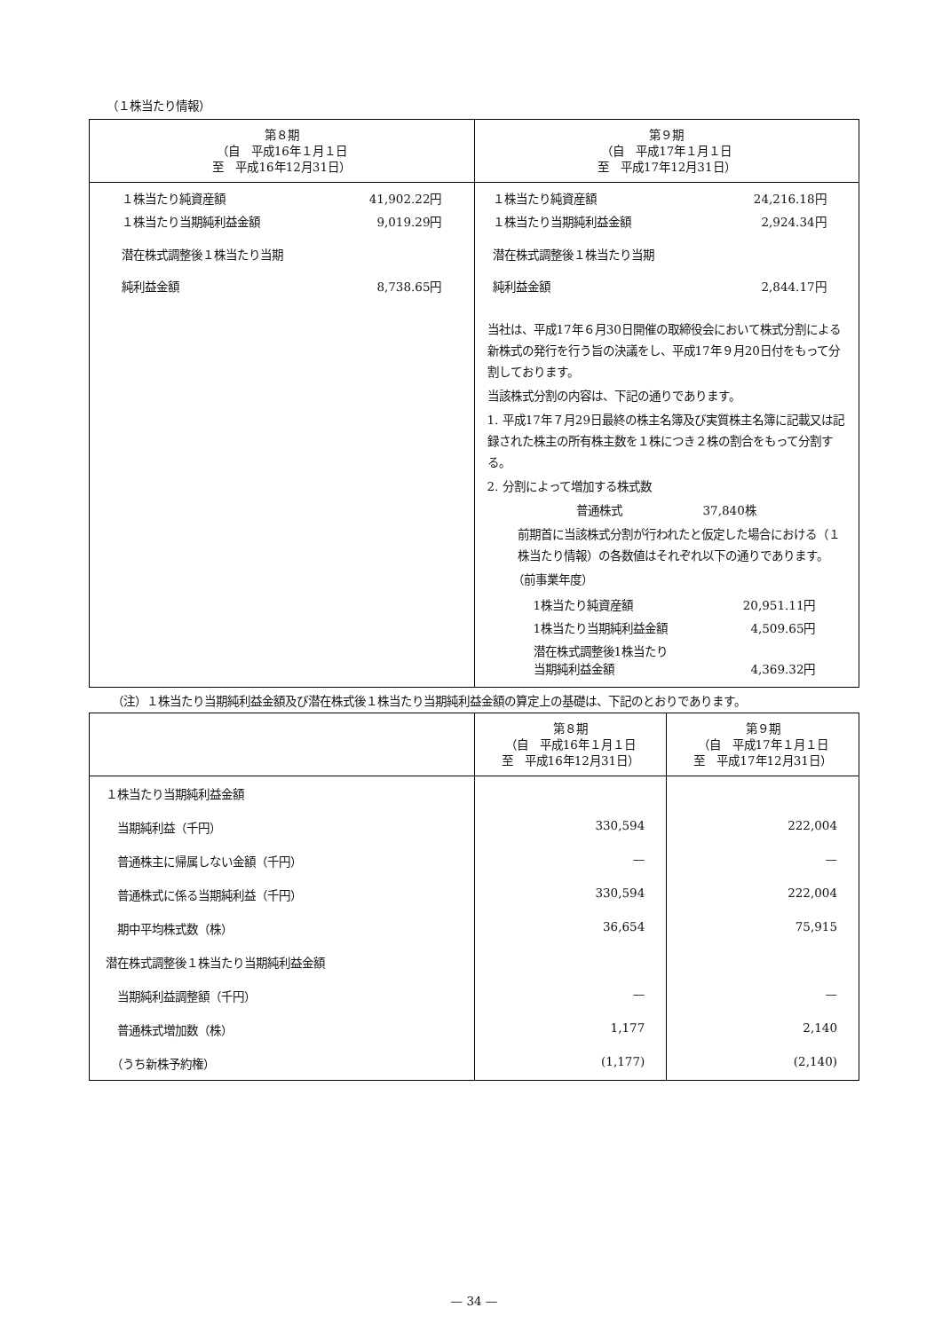（１株当たり情報）
| 第８期 （自 平成16年１月１日 至 平成16年12月31日） | 第９期 （自 平成17年１月１日 至 平成17年12月31日） |
| --- | --- |
| / １株当たり純資産額 / 41,902.22円 / / １株当たり当期純利益金額 / 9,019.29円 / / 潜在株式調整後１株当たり当期 純利益金額 / 8,738.65円 / | / １株当たり純資産額 / 24,216.18円 / / １株当たり当期純利益金額 / 2,924.34円 / / 潜在株式調整後１株当たり当期 純利益金額 / 2,844.17円 / 当社は、平成17年６月30日開催の取締役会において株式分割による新株式の発行を行う旨の決議をし、平成17年９月20日付をもって分割しております。 当該株式分割の内容は、下記の通りであります。 1. 平成17年７月29日最終の株主名簿及び実質株主名簿に記載又は記録された株主の所有株主数を１株につき２株の割合をもって分割する。 2. 分割によって増加する株式数 普通株式 37,840株 前期首に当該株式分割が行われたと仮定した場合における（１株当たり情報）の各数値はそれぞれ以下の通りであります。 （前事業年度） / 1株当たり純資産額 / 20,951.11円 / / 1株当たり当期純利益金額 / 4,509.65円 / / 潜在株式調整後1株当たり 当期純利益金額 / 4,369.32円 / |
（注）１株当たり当期純利益金額及び潜在株式後１株当たり当期純利益金額の算定上の基礎は、下記のとおりであります。
| | 第８期 （自 平成16年１月１日 至 平成16年12月31日） | 第９期 （自 平成17年１月１日 至 平成17年12月31日） |
| --- | --- | --- |
| １株当たり当期純利益金額 | | |
| 当期純利益（千円） | 330,594 | 222,004 |
| 普通株主に帰属しない金額（千円） | — | — |
| 普通株式に係る当期純利益（千円） | 330,594 | 222,004 |
| 期中平均株式数（株） | 36,654 | 75,915 |
| 潜在株式調整後１株当たり当期純利益金額 | | |
| 当期純利益調整額（千円） | — | — |
| 普通株式増加数（株） | 1,177 | 2,140 |
| （うち新株予約権） | (1,177) | (2,140) |
— 34 —